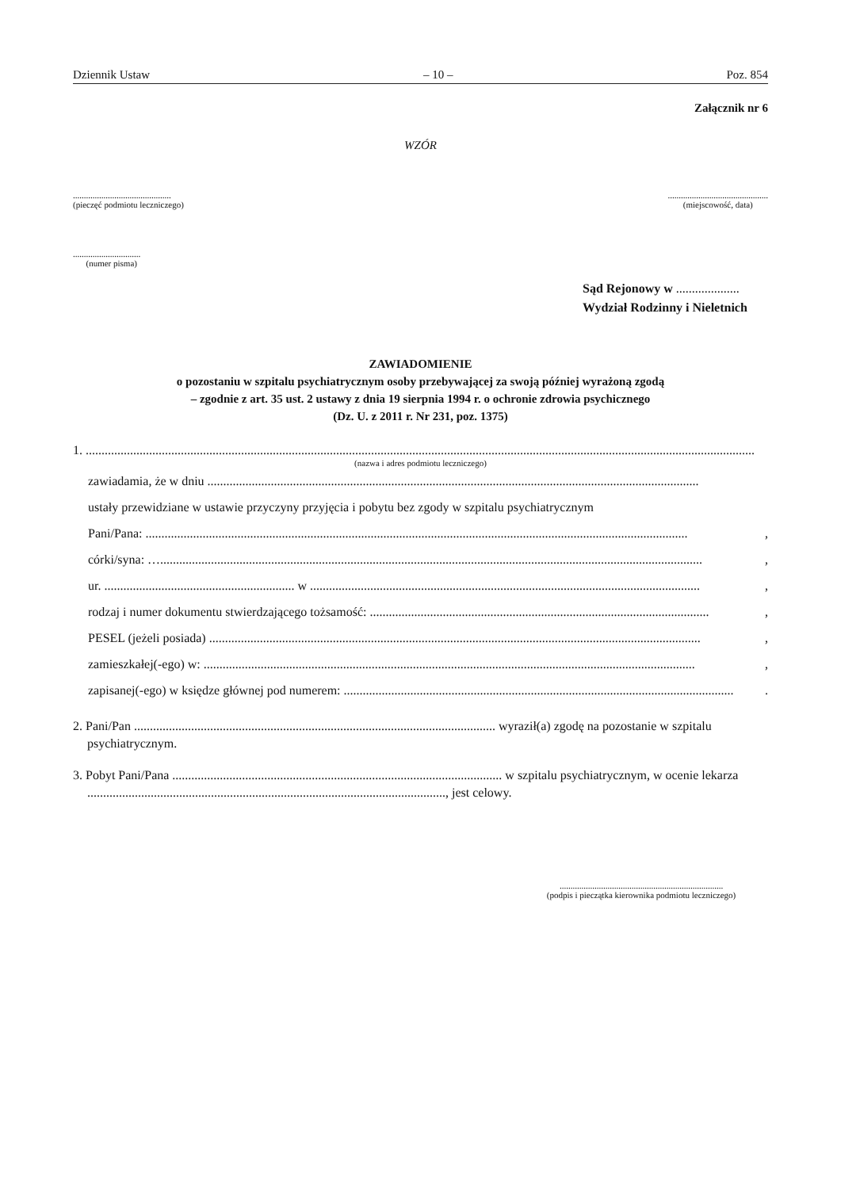Dziennik Ustaw – 10 – Poz. 854
Załącznik nr 6
WZÓR
.............................................
(pieczęć podmiotu leczniczego)
..............................................
(miejscowość, data)
...............................
(numer pisma)
Sąd Rejonowy w ....................
Wydział Rodzinny i Nieletnich
ZAWIADOMIENIE
o pozostaniu w szpitalu psychiatrycznym osoby przebywającej za swoją później wyrażoną zgodą
– zgodnie z art. 35 ust. 2 ustawy z dnia 19 sierpnia 1994 r. o ochronie zdrowia psychicznego
(Dz. U. z 2011 r. Nr 231, poz. 1375)
1. ...................................................................................................................................................................................................................
(nazwa i adres podmiotu leczniczego)
zawiadamia, że w dniu ...........................................................................................................................................................
ustały przewidziane w ustawie przyczyny przyjęcia i pobytu bez zgody w szpitalu psychiatrycznym
Pani/Pana: ...........................................................................................................................................................................,
córki/syna: …...........................................................................................................................................................................,
ur. ............................................................ w ...........................................................................................................................,
rodzaj i numer dokumentu stwierdzającego tożsamość: ...........................................................................................................,
PESEL (jeżeli posiada) ...........................................................................................................................................................,
zamieszkałej(-ego) w: ...........................................................................................................................................................,
zapisanej(-ego) w księdze głównej pod numerem: ............................................................................................................................
2. Pani/Pan .................................................................................................................. wyraził(a) zgodę na pozostanie w szpitalu psychiatrycznym.
3. Pobyt Pani/Pana ........................................................................................................ w szpitalu psychiatrycznym, w ocenie lekarza ................................................................................................................., jest celowy.
...........................................................................
(podpis i pieczątka kierownika podmiotu leczniczego)